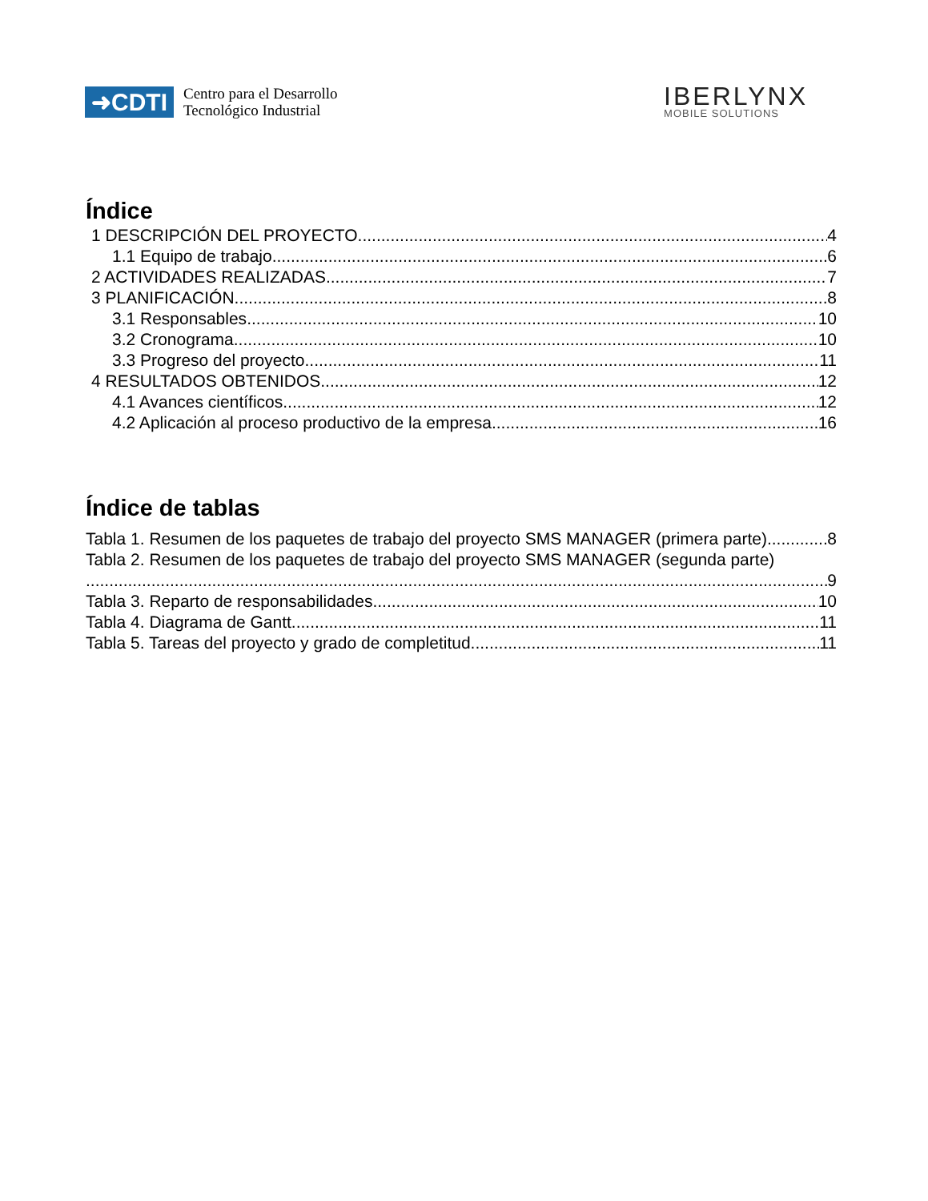➜CDTI
Centro para el Desarrollo
Tecnológico Industrial
IBERLYNX
MOBILE SOLUTIONS
Índice
1 DESCRIPCIÓN DEL PROYECTO 4
1.1 Equipo de trabajo 6
2 ACTIVIDADES REALIZADAS 7
3 PLANIFICACIÓN 8
3.1 Responsables 10
3.2 Cronograma 10
3.3 Progreso del proyecto 11
4 RESULTADOS OBTENIDOS 12
4.1 Avances científicos 12
4.2 Aplicación al proceso productivo de la empresa 16
Índice de tablas
Tabla 1. Resumen de los paquetes de trabajo del proyecto SMS MANAGER (primera parte) 8
Tabla 2. Resumen de los paquetes de trabajo del proyecto SMS MANAGER (segunda parte)
9
Tabla 3. Reparto de responsabilidades 10
Tabla 4. Diagrama de Gantt 11
Tabla 5. Tareas del proyecto y grado de completitud 11